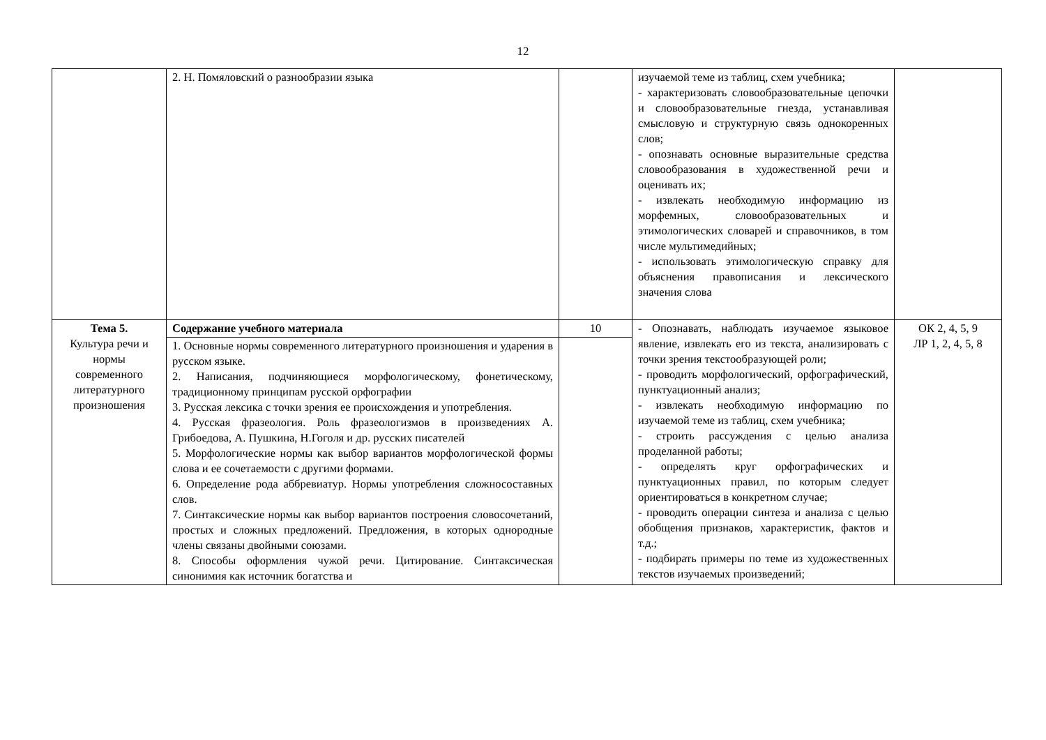12
| | 2. Н. Помяловский о разнообразии языка | | изучаемой теме из таблиц, схем учебника; - характеризовать словообразовательные цепочки и словообразовательные гнезда, устанавливая смысловую и структурную связь однокоренных слов; - опознавать основные выразительные средства словообразования в художественной речи и оценивать их; - извлекать необходимую информацию из морфемных, словообразовательных и этимологических словарей и справочников, в том числе мультимедийных; - использовать этимологическую справку для объяснения правописания и лексического значения слова | |
| Тема 5. Культура речи и нормы современного литературного произношения | Содержание учебного материала | 10 | - Опознавать, наблюдать изучаемое языковое явление, извлекать его из текста, анализировать с точки зрения текстообразующей роли; - проводить морфологический, орфографический, пунктуационный анализ; - извлекать необходимую информацию по изучаемой теме из таблиц, схем учебника; - строить рассуждения с целью анализа проделанной работы; - определять круг орфографических и пунктуационных правил, по которым следует ориентироваться в конкретном случае; - проводить операции синтеза и анализа с целью обобщения признаков, характеристик, фактов и т.д.; - подбирать примеры по теме из художественных текстов изучаемых произведений; | ОК 2, 4, 5, 9 ЛР 1, 2, 4, 5, 8 |
| | 1. Основные нормы современного литературного произношения и ударения в русском языке. 2. Написания, подчиняющиеся морфологическому, фонетическому, традиционному принципам русской орфографии 3. Русская лексика с точки зрения ее происхождения и употребления. 4. Русская фразеология. Роль фразеологизмов в произведениях А. Грибоедова, А. Пушкина, Н.Гоголя и др. русских писателей 5. Морфологические нормы как выбор вариантов морфологической формы слова и ее сочетаемости с другими формами. 6. Определение рода аббревиатур. Нормы употребления сложносоставных слов. 7. Синтаксические нормы как выбор вариантов построения словосочетаний, простых и сложных предложений. Предложения, в которых однородные члены связаны двойными союзами. 8. Способы оформления чужой речи. Цитирование. Синтаксическая синонимия как источник богатства и | | | |